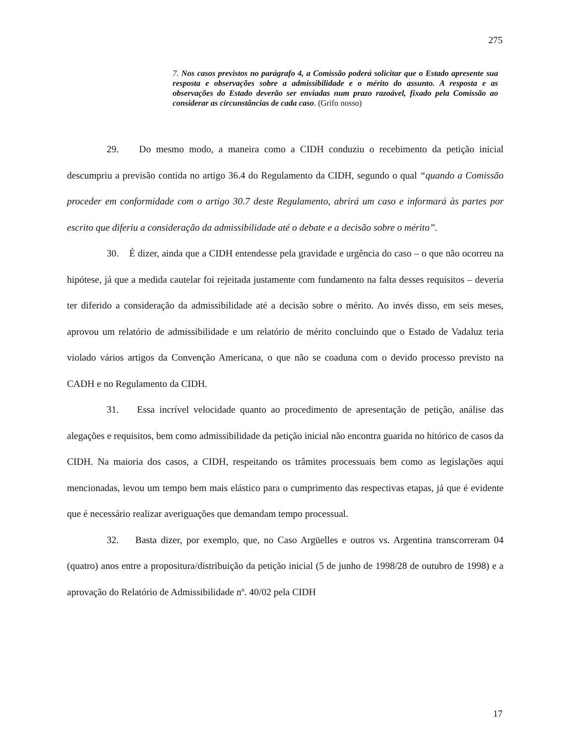275
7. Nos casos previstos no parágrafo 4, a Comissão poderá solicitar que o Estado apresente sua resposta e observações sobre a admissibilidade e o mérito do assunto. A resposta e as observações do Estado deverão ser enviadas num prazo razoável, fixado pela Comissão ao considerar as circunstâncias de cada caso. (Grifo nosso)
29. Do mesmo modo, a maneira como a CIDH conduziu o recebimento da petição inicial descumpriu a previsão contida no artigo 36.4 do Regulamento da CIDH, segundo o qual “quando a Comissão proceder em conformidade com o artigo 30.7 deste Regulamento, abrirá um caso e informará às partes por escrito que diferiu a consideração da admissibilidade até o debate e a decisão sobre o mérito”.
30. É dizer, ainda que a CIDH entendesse pela gravidade e urgência do caso – o que não ocorreu na hipótese, já que a medida cautelar foi rejeitada justamente com fundamento na falta desses requisitos – deveria ter diferido a consideração da admissibilidade até a decisão sobre o mérito. Ao invés disso, em seis meses, aprovou um relatório de admissibilidade e um relatório de mérito concluindo que o Estado de Vadaluz teria violado vários artigos da Convenção Americana, o que não se coaduna com o devido processo previsto na CADH e no Regulamento da CIDH.
31. Essa incrível velocidade quanto ao procedimento de apresentação de petição, análise das alegações e requisitos, bem como admissibilidade da petição inicial não encontra guarida no hitórico de casos da CIDH. Na maioria dos casos, a CIDH, respeitando os trâmites processuais bem como as legislações aqui mencionadas, levou um tempo bem mais elástico para o cumprimento das respectivas etapas, já que é evidente que é necessário realizar averiguações que demandam tempo processual.
32. Basta dizer, por exemplo, que, no Caso Argüelles e outros vs. Argentina transcorreram 04 (quatro) anos entre a propositura/distribuição da petição inicial (5 de junho de 1998/28 de outubro de 1998) e a aprovação do Relatório de Admissibilidade nº. 40/02 pela CIDH
17